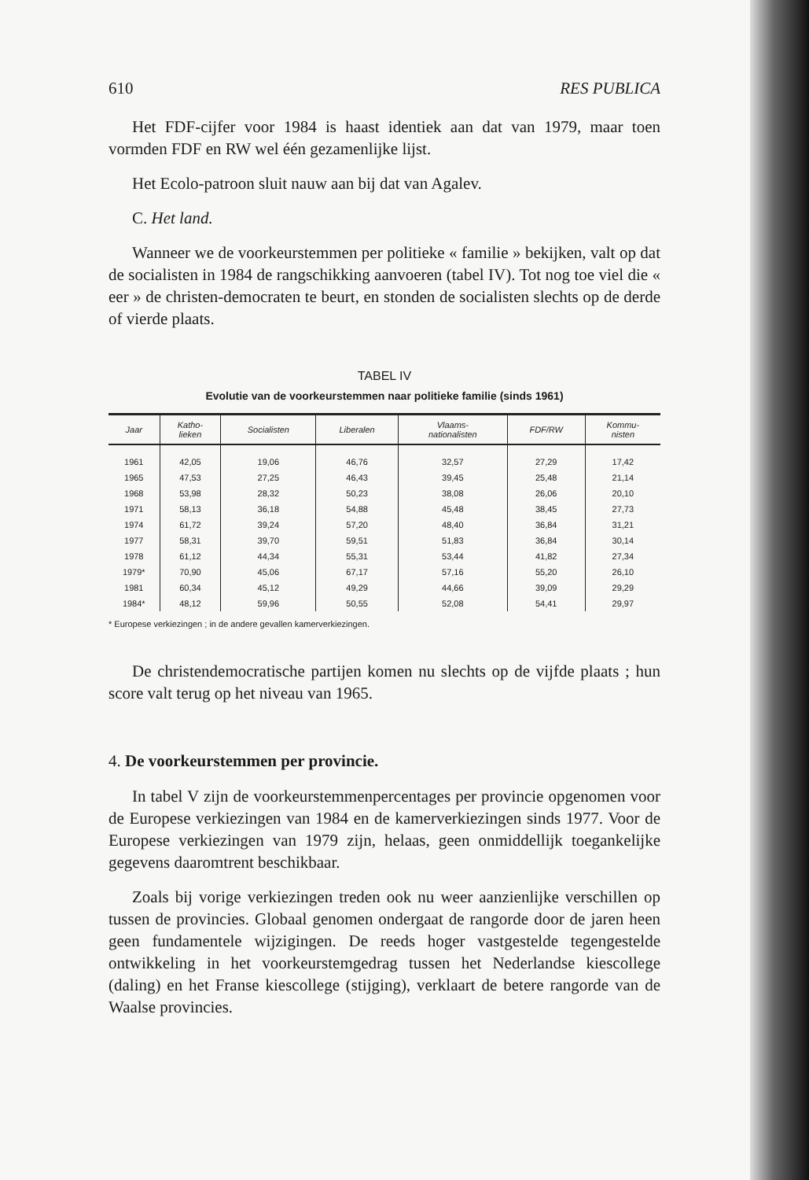610 RES PUBLICA
Het FDF-cijfer voor 1984 is haast identiek aan dat van 1979, maar toen vormden FDF en RW wel één gezamenlijke lijst.
Het Ecolo-patroon sluit nauw aan bij dat van Agalev.
C. Het land.
Wanneer we de voorkeurstemmen per politieke « familie » bekijken, valt op dat de socialisten in 1984 de rangschikking aanvoeren (tabel IV). Tot nog toe viel die « eer » de christen-democraten te beurt, en stonden de socialisten slechts op de derde of vierde plaats.
TABEL IV
Evolutie van de voorkeurstemmen naar politieke familie (sinds 1961)
| Jaar | Katho- lieken | Socialisten | Liberalen | Vlaams- nationalisten | FDF/RW | Kommu- nisten |
| --- | --- | --- | --- | --- | --- | --- |
| 1961 | 42,05 | 19,06 | 46,76 | 32,57 | 27,29 | 17,42 |
| 1965 | 47,53 | 27,25 | 46,43 | 39,45 | 25,48 | 21,14 |
| 1968 | 53,98 | 28,32 | 50,23 | 38,08 | 26,06 | 20,10 |
| 1971 | 58,13 | 36,18 | 54,88 | 45,48 | 38,45 | 27,73 |
| 1974 | 61,72 | 39,24 | 57,20 | 48,40 | 36,84 | 31,21 |
| 1977 | 58,31 | 39,70 | 59,51 | 51,83 | 36,84 | 30,14 |
| 1978 | 61,12 | 44,34 | 55,31 | 53,44 | 41,82 | 27,34 |
| 1979* | 70,90 | 45,06 | 67,17 | 57,16 | 55,20 | 26,10 |
| 1981 | 60,34 | 45,12 | 49,29 | 44,66 | 39,09 | 29,29 |
| 1984* | 48,12 | 59,96 | 50,55 | 52,08 | 54,41 | 29,97 |
* Europese verkiezingen ; in de andere gevallen kamerverkiezingen.
De christendemocratische partijen komen nu slechts op de vijfde plaats ; hun score valt terug op het niveau van 1965.
4. De voorkeurstemmen per provincie.
In tabel V zijn de voorkeurstemmenpercentages per provincie opgenomen voor de Europese verkiezingen van 1984 en de kamerverkiezingen sinds 1977. Voor de Europese verkiezingen van 1979 zijn, helaas, geen onmiddellijk toegankelijke gegevens daaromtrent beschikbaar.
Zoals bij vorige verkiezingen treden ook nu weer aanzienlijke verschillen op tussen de provincies. Globaal genomen ondergaat de rangorde door de jaren heen geen fundamentele wijzigingen. De reeds hoger vastgestelde tegengestelde ontwikkeling in het voorkeurstemgedrag tussen het Nederlandse kiescollege (daling) en het Franse kiescollege (stijging), verklaart de betere rangorde van de Waalse provincies.